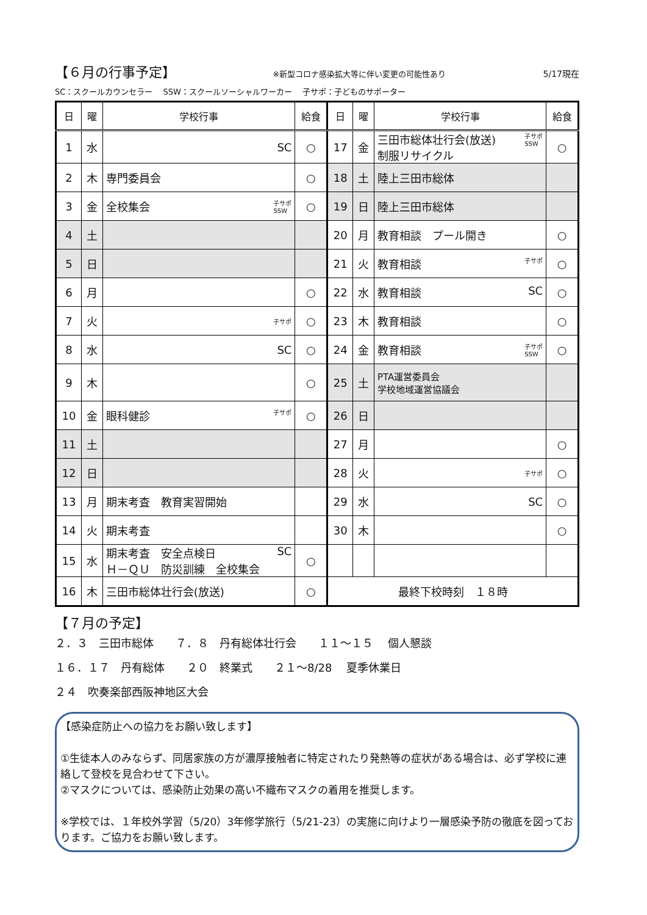【６月の行事予定】 ※新型コロナ感染拡大等に伴い変更の可能性あり 5/17現在
SC：スクールカウンセラー　 SSW：スクールソーシャルワーカー　 子サポ：子どものサポーター
| 日 | 曜 | 学校行事 | 給食 | 日 | 曜 | 学校行事 | 給食 |
| --- | --- | --- | --- | --- | --- | --- | --- |
| 1 | 水 | SC | ○ | 17 | 金 | 子サポ SSW 三田市総体壮行会(放送) 制服リサイクル | ○ |
| 2 | 木 | 専門委員会 | ○ | 18 | 土 | 陸上三田市総体 | |
| 3 | 金 | 全校集会 子サポ SSW | ○ | 19 | 日 | 陸上三田市総体 | |
| 4 | 土 | | | 20 | 月 | 教育相談 プール開き | ○ |
| 5 | 日 | | | 21 | 火 | 教育相談 子サポ | ○ |
| 6 | 月 | | ○ | 22 | 水 | 教育相談 SC | ○ |
| 7 | 火 | 子サポ | ○ | 23 | 木 | 教育相談 | ○ |
| 8 | 水 | SC | ○ | 24 | 金 | 教育相談 子サポ SSW | ○ |
| 9 | 木 | | ○ | 25 | 土 | PTA運営委員会 学校地域運営協議会 | |
| 10 | 金 | 眼科健診 子サポ | ○ | 26 | 日 | | |
| 11 | 土 | | | 27 | 月 | | ○ |
| 12 | 日 | | | 28 | 火 | 子サポ | ○ |
| 13 | 月 | 期末考査 教育実習開始 | | 29 | 水 | SC | ○ |
| 14 | 火 | 期末考査 | | 30 | 木 | | ○ |
| 15 | 水 | SC 期末考査 安全点検日 Ｈ－ＱＵ 防災訓練 全校集会 | ○ | | | | |
| 16 | 木 | 三田市総体壮行会(放送) | ○ | 最終下校時刻 １８時 | | | |
【７月の予定】
２．３　三田市総体　　７．８　丹有総体壮行会　　１１～１５　 個人懇談
１６．１７　丹有総体　　２０　終業式　　２１～8/28　 夏季休業日
２４　吹奏楽部西阪神地区大会
【感染症防止への協力をお願い致します】
①生徒本人のみならず、同居家族の方が濃厚接触者に特定されたり発熱等の症状がある場合は、必ず学校に連絡して登校を見合わせて下さい。
②マスクについては、感染防止効果の高い不織布マスクの着用を推奨します。
※学校では、１年校外学習（5/20）3年修学旅行（5/21-23）の実施に向けより一層感染予防の徹底を図っております。ご協力をお願い致します。